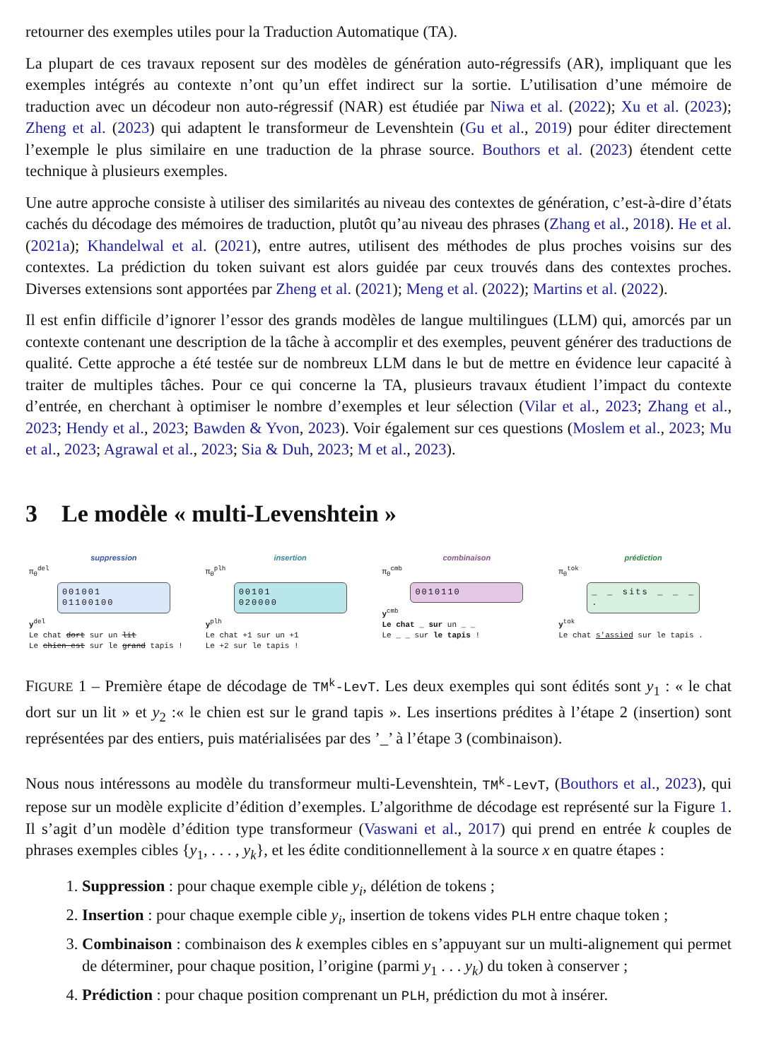retourner des exemples utiles pour la Traduction Automatique (TA).
La plupart de ces travaux reposent sur des modèles de génération auto-régressifs (AR), impliquant que les exemples intégrés au contexte n’ont qu’un effet indirect sur la sortie. L’utilisation d’une mémoire de traduction avec un décodeur non auto-régressif (NAR) est étudiée par Niwa et al. (2022); Xu et al. (2023); Zheng et al. (2023) qui adaptent le transformeur de Levenshtein (Gu et al., 2019) pour éditer directement l’exemple le plus similaire en une traduction de la phrase source. Bouthors et al. (2023) étendent cette technique à plusieurs exemples.
Une autre approche consiste à utiliser des similarités au niveau des contextes de génération, c’est-à-dire d’états cachés du décodage des mémoires de traduction, plutôt qu’au niveau des phrases (Zhang et al., 2018). He et al. (2021a); Khandelwal et al. (2021), entre autres, utilisent des méthodes de plus proches voisins sur des contextes. La prédiction du token suivant est alors guidée par ceux trouvés dans des contextes proches. Diverses extensions sont apportées par Zheng et al. (2021); Meng et al. (2022); Martins et al. (2022).
Il est enfin difficile d’ignorer l’essor des grands modèles de langue multilingues (LLM) qui, amorcés par un contexte contenant une description de la tâche à accomplir et des exemples, peuvent générer des traductions de qualité. Cette approche a été testée sur de nombreux LLM dans le but de mettre en évidence leur capacité à traiter de multiples tâches. Pour ce qui concerne la TA, plusieurs travaux étudient l’impact du contexte d’entrée, en cherchant à optimiser le nombre d’exemples et leur sélection (Vilar et al., 2023; Zhang et al., 2023; Hendy et al., 2023; Bawden & Yvon, 2023). Voir également sur ces questions (Moslem et al., 2023; Mu et al., 2023; Agrawal et al., 2023; Sia & Duh, 2023; M et al., 2023).
3 Le modèle « multi-Levenshtein »
suppression
π<sub>θ</sub><sup>del</sup>
001001
01100100
y<sup>del</sup>
Le chat dort sur un lit
Le chien est sur le grand tapis !
insertion
π<sub>θ</sub><sup>plh</sup>
00101
020000
y<sup>plh</sup>
Le chat +1 sur un +1
Le +2 sur le tapis !
combinaison
π<sub>θ</sub><sup>cmb</sup>
0010110
y<sup>cmb</sup>
Le chat _ sur un _ _
Le _ _ sur le tapis !
prédiction
π<sub>θ</sub><sup>tok</sup>
_ _ sits _ _ _ .
y<sup>tok</sup>
Le chat s'assied sur le tapis .
FIGURE 1 – Première étape de décodage de TM<sup>k</sup>-LevT. Les deux exemples qui sont édités sont y<sub>1</sub> : « le chat dort sur un lit » et y<sub>2</sub> :« le chien est sur le grand tapis ». Les insertions prédites à l’étape 2 (insertion) sont représentées par des entiers, puis matérialisées par des ’_’ à l’étape 3 (combinaison).
Nous nous intéressons au modèle du transformeur multi-Levenshtein, TM<sup>k</sup>-LevT, (Bouthors et al., 2023), qui repose sur un modèle explicite d’édition d’exemples. L’algorithme de décodage est représenté sur la Figure 1. Il s’agit d’un modèle d’édition type transformeur (Vaswani et al., 2017) qui prend en entrée k couples de phrases exemples cibles {y<sub>1</sub>, . . . , y<sub>k</sub>}, et les édite conditionnellement à la source x en quatre étapes :
1. Suppression : pour chaque exemple cible y<sub>i</sub>, délétion de tokens ;
2. Insertion : pour chaque exemple cible y<sub>i</sub>, insertion de tokens vides PLH entre chaque token ;
3. Combinaison : combinaison des k exemples cibles en s’appuyant sur un multi-alignement qui permet de déterminer, pour chaque position, l’origine (parmi y<sub>1</sub> . . . y<sub>k</sub>) du token à conserver ;
4. Prédiction : pour chaque position comprenant un PLH, prédiction du mot à insérer.